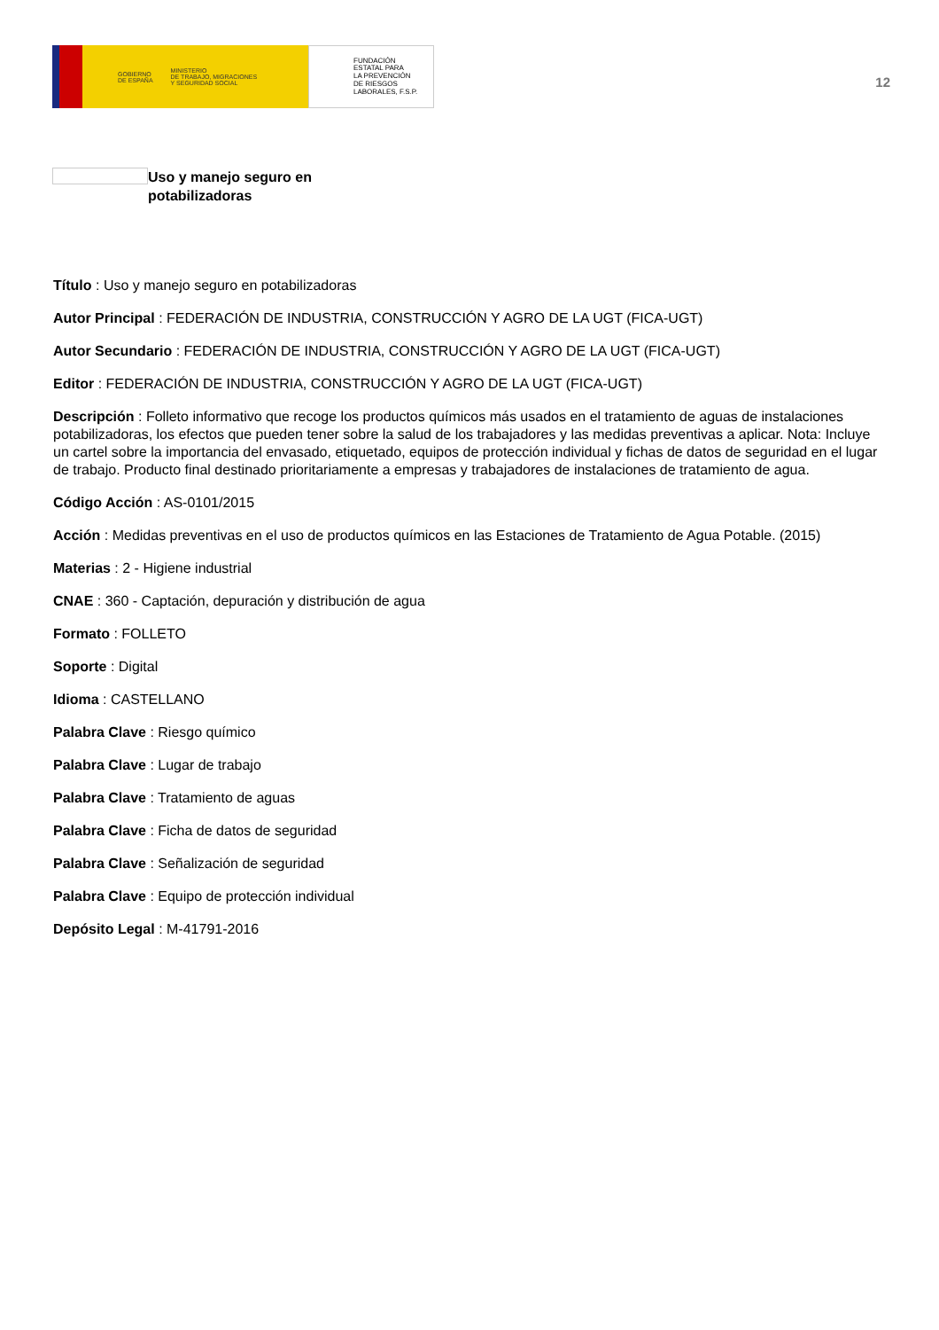GOBIERNO
DE ESPAÑA MINISTERIO
DE TRABAJO, MIGRACIONES
Y SEGURIDAD SOCIAL
FUNDACIÓN
ESTATAL PARA
LA PREVENCIÓN
DE RIESGOS
LABORALES, F.S.P.
12
Uso y manejo seguro en
potabilizadoras
Título : Uso y manejo seguro en potabilizadoras
Autor Principal : FEDERACIÓN DE INDUSTRIA, CONSTRUCCIÓN Y AGRO DE LA UGT (FICA-UGT)
Autor Secundario : FEDERACIÓN DE INDUSTRIA, CONSTRUCCIÓN Y AGRO DE LA UGT (FICA-UGT)
Editor : FEDERACIÓN DE INDUSTRIA, CONSTRUCCIÓN Y AGRO DE LA UGT (FICA-UGT)
Descripción : Folleto informativo que recoge los productos químicos más usados en el tratamiento de aguas de instalaciones potabilizadoras, los efectos que pueden tener sobre la salud de los trabajadores y las medidas preventivas a aplicar. Nota: Incluye un cartel sobre la importancia del envasado, etiquetado, equipos de protección individual y fichas de datos de seguridad en el lugar de trabajo. Producto final destinado prioritariamente a empresas y trabajadores de instalaciones de tratamiento de agua.
Código Acción : AS-0101/2015
Acción : Medidas preventivas en el uso de productos químicos en las Estaciones de Tratamiento de Agua Potable. (2015)
Materias : 2 - Higiene industrial
CNAE : 360 - Captación, depuración y distribución de agua
Formato : FOLLETO
Soporte : Digital
Idioma : CASTELLANO
Palabra Clave : Riesgo químico
Palabra Clave : Lugar de trabajo
Palabra Clave : Tratamiento de aguas
Palabra Clave : Ficha de datos de seguridad
Palabra Clave : Señalización de seguridad
Palabra Clave : Equipo de protección individual
Depósito Legal : M-41791-2016